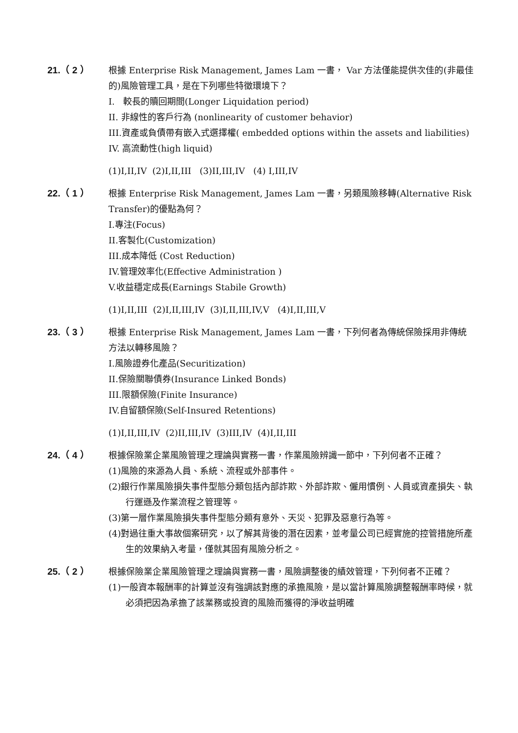21.（ 2 ） 根據 Enterprise Risk Management, James Lam 一書， Var 方法僅能提供次佳的(非最佳的)風險管理工具，是在下列哪些特徵環境下？
I. 較長的贖回期間(Longer Liquidation period)
II. 非線性的客戶行為 (nonlinearity of customer behavior)
III.資產或負債帶有嵌入式選擇權( embedded options within the assets and liabilities)
IV. 高流動性(high liquid)
(1)I,II,IV (2)I,II,III (3)II,III,IV (4) I,III,IV
22.（ 1 ） 根據 Enterprise Risk Management, James Lam 一書，另類風險移轉(Alternative Risk Transfer)的優點為何？
I.專注(Focus)
II.客製化(Customization)
III.成本降低 (Cost Reduction)
IV.管理效率化(Effective Administration )
V.收益穩定成長(Earnings Stabile Growth)
(1)I,II,III (2)I,II,III,IV (3)I,II,III,IV,V (4)I,II,III,V
23.（ 3 ） 根據 Enterprise Risk Management, James Lam 一書，下列何者為傳統保險採用非傳統方法以轉移風險？
I.風險證券化產品(Securitization)
II.保險關聯債券(Insurance Linked Bonds)
III.限額保險(Finite Insurance)
IV.自留額保險(Self-Insured Retentions)
(1)I,II,III,IV (2)II,III,IV (3)III,IV (4)I,II,III
24.（ 4 ） 根據保險業企業風險管理之理論與實務一書，作業風險辨識一節中，下列何者不正確？
(1)風險的來源為人員、系統、流程或外部事件。
(2)銀行作業風險損失事件型態分類包括內部詐欺、外部詐欺、僱用慣例、人員或資產損失、執行運遜及作業流程之管理等。
(3)第一層作業風險損失事件型態分類有意外、天災、犯罪及惡意行為等。
(4)對過往重大事故個案研究，以了解其背後的潛在因素，並考量公司已經實施的控管措施所產生的效果納入考量，僅就其固有風險分析之。
25.（ 2 ） 根據保險業企業風險管理之理論與實務一書，風險調整後的績效管理，下列何者不正確？
(1)一般資本報酬率的計算並沒有強調該對應的承擔風險，是以當計算風險調整報酬率時候，就必須把因為承擔了該業務或投資的風險而獲得的淨收益明確